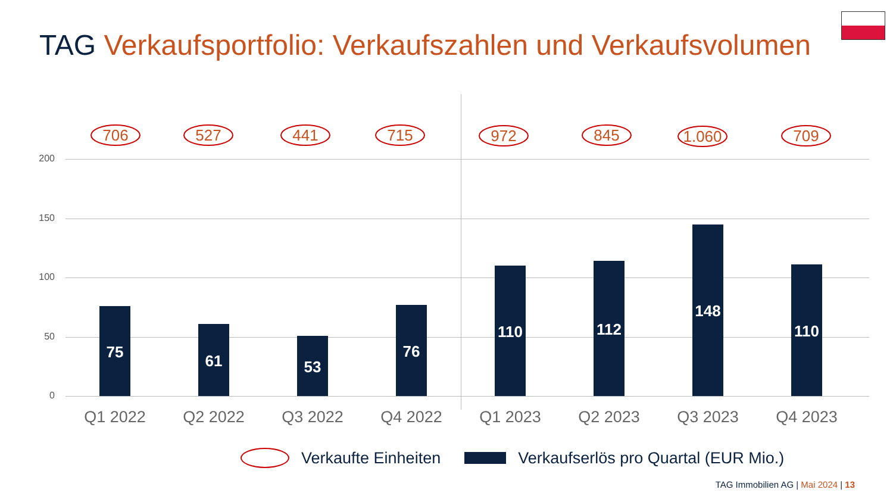TAG Verkaufsportfolio: Verkaufszahlen und Verkaufsvolumen
200
150
100
50
0
75 61 53 76 110 112 148 110
706 527 441 715 972 845 1.060 709
Q1 2022 Q2 2022 Q3 2022 Q4 2022 Q1 2023 Q2 2023 Q3 2023 Q4 2023
Verkaufte Einheiten
Verkaufserlös pro Quartal (EUR Mio.)
TAG Immobilien AG | Mai 2024 | 13